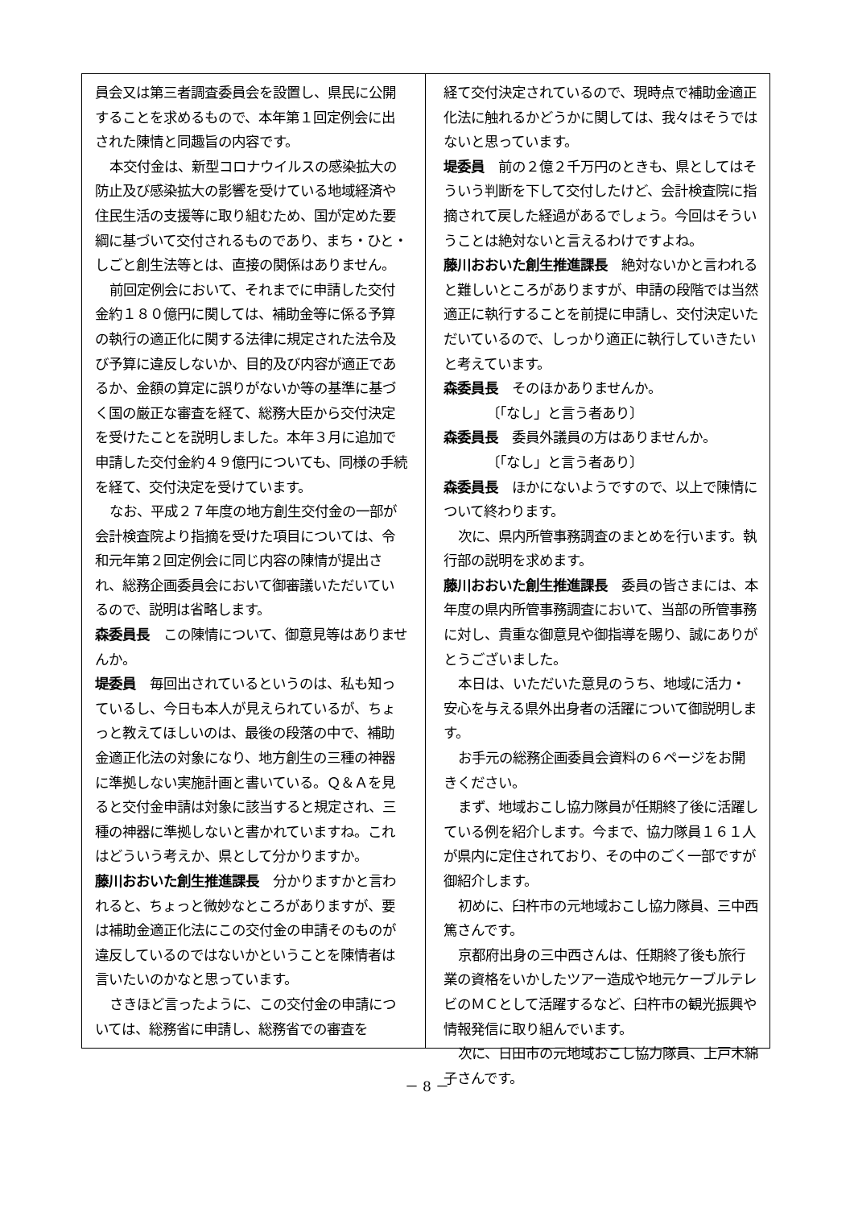員会又は第三者調査委員会を設置し、県民に公開することを求めるもので、本年第１回定例会に出された陳情と同趣旨の内容です。
本交付金は、新型コロナウイルスの感染拡大の防止及び感染拡大の影響を受けている地域経済や住民生活の支援等に取り組むため、国が定めた要綱に基づいて交付されるものであり、まち・ひと・しごと創生法等とは、直接の関係はありません。
前回定例会において、それまでに申請した交付金約１８０億円に関しては、補助金等に係る予算の執行の適正化に関する法律に規定された法令及び予算に違反しないか、目的及び内容が適正であるか、金額の算定に誤りがないか等の基準に基づく国の厳正な審査を経て、総務大臣から交付決定を受けたことを説明しました。本年３月に追加で申請した交付金約４９億円についても、同様の手続を経て、交付決定を受けています。
なお、平成２７年度の地方創生交付金の一部が会計検査院より指摘を受けた項目については、令和元年第２回定例会に同じ内容の陳情が提出され、総務企画委員会において御審議いただいているので、説明は省略します。
森委員長　この陳情について、御意見等はありませんか。
堤委員　毎回出されているというのは、私も知っているし、今日も本人が見えられているが、ちょっと教えてほしいのは、最後の段落の中で、補助金適正化法の対象になり、地方創生の三種の神器に準拠しない実施計画と書いている。Ｑ＆Ａを見ると交付金申請は対象に該当すると規定され、三種の神器に準拠しないと書かれていますね。これはどういう考えか、県として分かりますか。
藤川おおいた創生推進課長　分かりますかと言われると、ちょっと微妙なところがありますが、要は補助金適正化法にこの交付金の申請そのものが違反しているのではないかということを陳情者は言いたいのかなと思っています。
さきほど言ったように、この交付金の申請については、総務省に申請し、総務省での審査を
経て交付決定されているので、現時点で補助金適正化法に触れるかどうかに関しては、我々はそうではないと思っています。
堤委員　前の２億２千万円のときも、県としてはそういう判断を下して交付したけど、会計検査院に指摘されて戻した経過があるでしょう。今回はそういうことは絶対ないと言えるわけですよね。
藤川おおいた創生推進課長　絶対ないかと言われると難しいところがありますが、申請の段階では当然適正に執行することを前提に申請し、交付決定いただいているので、しっかり適正に執行していきたいと考えています。
森委員長　そのほかありませんか。
〔「なし」と言う者あり〕
森委員長　委員外議員の方はありませんか。
〔「なし」と言う者あり〕
森委員長　ほかにないようですので、以上で陳情について終わります。
次に、県内所管事務調査のまとめを行います。執行部の説明を求めます。
藤川おおいた創生推進課長　委員の皆さまには、本年度の県内所管事務調査において、当部の所管事務に対し、貴重な御意見や御指導を賜り、誠にありがとうございました。
本日は、いただいた意見のうち、地域に活力・安心を与える県外出身者の活躍について御説明します。
お手元の総務企画委員会資料の６ページをお開きください。
まず、地域おこし協力隊員が任期終了後に活躍している例を紹介します。今まで、協力隊員１６１人が県内に定住されており、その中のごく一部ですが御紹介します。
初めに、臼杵市の元地域おこし協力隊員、三中西篤さんです。
京都府出身の三中西さんは、任期終了後も旅行業の資格をいかしたツアー造成や地元ケーブルテレビのＭＣとして活躍するなど、臼杵市の観光振興や情報発信に取り組んでいます。
次に、日田市の元地域おこし協力隊員、上戸木綿子さんです。
－ 8 －